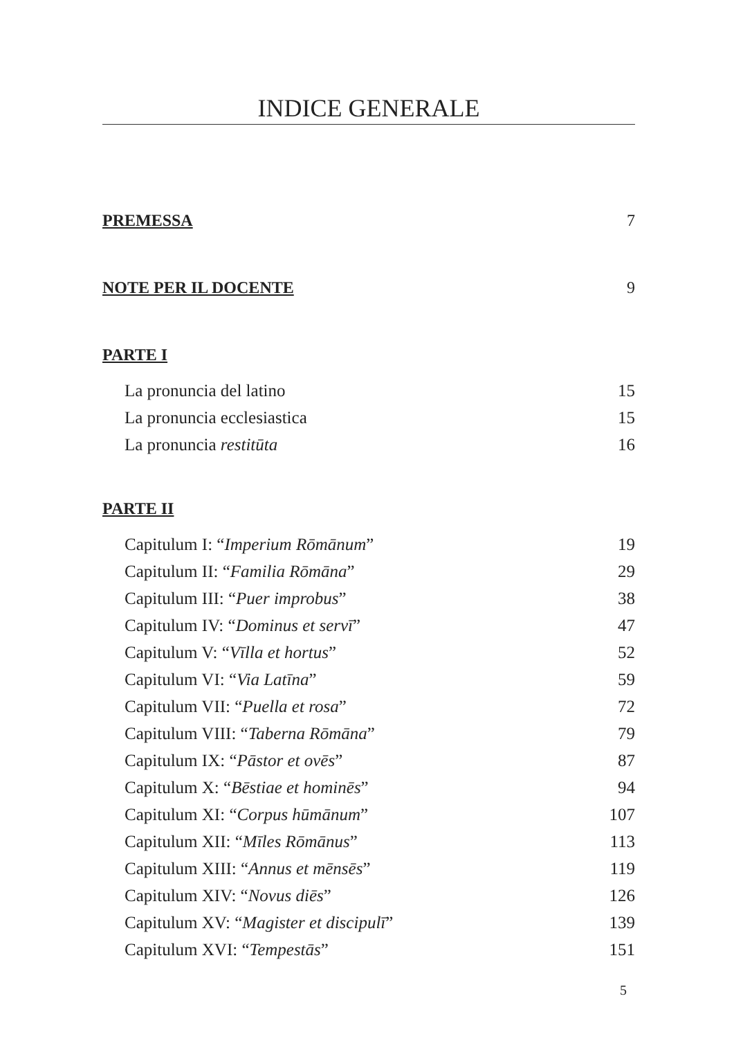INDICE GENERALE
PREMESSA 7
NOTE PER IL DOCENTE 9
PARTE I
La pronuncia del latino 15
La pronuncia ecclesiastica 15
La pronuncia restitūta 16
PARTE II
Capitulum I: “Imperium Rōmānum” 19
Capitulum II: “Familia Rōmāna” 29
Capitulum III: “Puer improbus” 38
Capitulum IV: “Dominus et servī” 47
Capitulum V: “Vīlla et hortus” 52
Capitulum VI: “Via Latīna” 59
Capitulum VII: “Puella et rosa” 72
Capitulum VIII: “Taberna Rōmāna” 79
Capitulum IX: “Pāstor et ovēs” 87
Capitulum X: “Bēstiae et hominēs” 94
Capitulum XI: “Corpus hūmānum” 107
Capitulum XII: “Mīles Rōmānus” 113
Capitulum XIII: “Annus et mēnsēs” 119
Capitulum XIV: “Novus diēs” 126
Capitulum XV: “Magister et discipulī” 139
Capitulum XVI: “Tempestās” 151
5